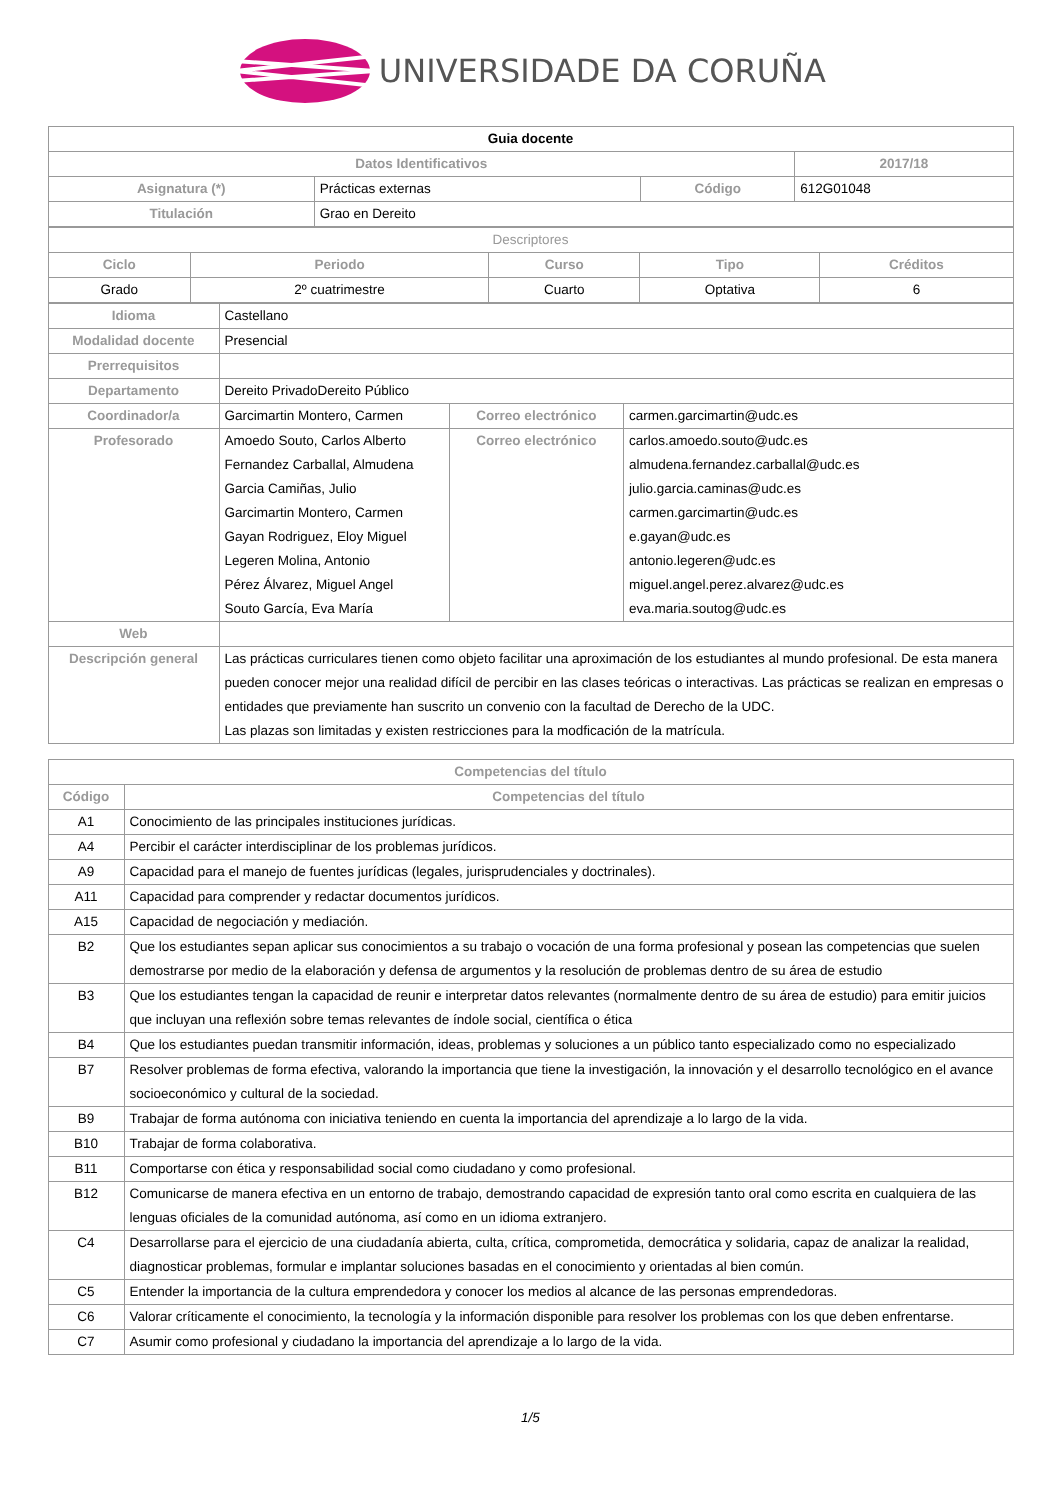UNIVERSIDADE DA CORUÑA
| Guia docente | | | |
| Datos Identificativos | | | 2017/18 |
| Asignatura (*) | Prácticas externas | Código | 612G01048 |
| Titulación | Grao en Dereito | | |
| Descriptores | | | | |
| Ciclo | Periodo | Curso | Tipo | Créditos |
| Grado | 2º cuatrimestre | Cuarto | Optativa | 6 |
| Idioma | Castellano | | |
| Modalidad docente | Presencial | | |
| Prerrequisitos | | | |
| Departamento | Dereito PrivadoDereito Público | | |
| Coordinador/a | Garcimartin Montero, Carmen | Correo electrónico | carmen.garcimartin@udc.es |
| Profesorado | Amoedo Souto, Carlos Alberto Fernandez Carballal, Almudena Garcia Camiñas, Julio Garcimartin Montero, Carmen Gayan Rodriguez, Eloy Miguel Legeren Molina, Antonio Pérez Álvarez, Miguel Angel Souto García, Eva María | Correo electrónico | carlos.amoedo.souto@udc.es almudena.fernandez.carballal@udc.es julio.garcia.caminas@udc.es carmen.garcimartin@udc.es e.gayan@udc.es antonio.legeren@udc.es miguel.angel.perez.alvarez@udc.es eva.maria.soutog@udc.es |
| Web | | | |
| Descripción general | Las prácticas curriculares tienen como objeto facilitar una aproximación de los estudiantes al mundo profesional. De esta manera pueden conocer mejor una realidad difícil de percibir en las clases teóricas o interactivas. Las prácticas se realizan en empresas o entidades que previamente han suscrito un convenio con la facultad de Derecho de la UDC. Las plazas son limitadas y existen restricciones para la modficación de la matrícula. | | |
| Competencias del título | |
| --- | --- |
| Código | Competencias del título |
| A1 | Conocimiento de las principales instituciones jurídicas. |
| A4 | Percibir el carácter interdisciplinar de los problemas jurídicos. |
| A9 | Capacidad para el manejo de fuentes jurídicas (legales, jurisprudenciales y doctrinales). |
| A11 | Capacidad para comprender y redactar documentos jurídicos. |
| A15 | Capacidad de negociación y mediación. |
| B2 | Que los estudiantes sepan aplicar sus conocimientos a su trabajo o vocación de una forma profesional y posean las competencias que suelen demostrarse por medio de la elaboración y defensa de argumentos y la resolución de problemas dentro de su área de estudio |
| B3 | Que los estudiantes tengan la capacidad de reunir e interpretar datos relevantes (normalmente dentro de su área de estudio) para emitir juicios que incluyan una reflexión sobre temas relevantes de índole social, científica o ética |
| B4 | Que los estudiantes puedan transmitir información, ideas, problemas y soluciones a un público tanto especializado como no especializado |
| B7 | Resolver problemas de forma efectiva, valorando la importancia que tiene la investigación, la innovación y el desarrollo tecnológico en el avance socioeconómico y cultural de la sociedad. |
| B9 | Trabajar de forma autónoma con iniciativa teniendo en cuenta la importancia del aprendizaje a lo largo de la vida. |
| B10 | Trabajar de forma colaborativa. |
| B11 | Comportarse con ética y responsabilidad social como ciudadano y como profesional. |
| B12 | Comunicarse de manera efectiva en un entorno de trabajo, demostrando capacidad de expresión tanto oral como escrita en cualquiera de las lenguas oficiales de la comunidad autónoma, así como en un idioma extranjero. |
| C4 | Desarrollarse para el ejercicio de una ciudadanía abierta, culta, crítica, comprometida, democrática y solidaria, capaz de analizar la realidad, diagnosticar problemas, formular e implantar soluciones basadas en el conocimiento y orientadas al bien común. |
| C5 | Entender la importancia de la cultura emprendedora y conocer los medios al alcance de las personas emprendedoras. |
| C6 | Valorar críticamente el conocimiento, la tecnología y la información disponible para resolver los problemas con los que deben enfrentarse. |
| C7 | Asumir como profesional y ciudadano la importancia del aprendizaje a lo largo de la vida. |
1/5